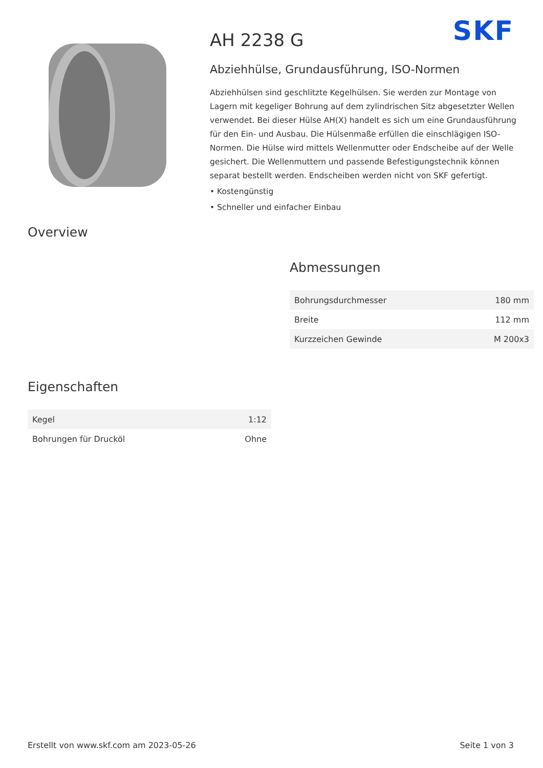SKF
AH 2238 G
Abziehhülse, Grundausführung, ISO-Normen
Abziehhülsen sind geschlitzte Kegelhülsen. Sie werden zur Montage von Lagern mit kegeliger Bohrung auf dem zylindrischen Sitz abgesetzter Wellen verwendet. Bei dieser Hülse AH(X) handelt es sich um eine Grundausführung für den Ein- und Ausbau. Die Hülsenmaße erfüllen die einschlägigen ISO-Normen. Die Hülse wird mittels Wellenmutter oder Endscheibe auf der Welle gesichert. Die Wellenmuttern und passende Befestigungstechnik können separat bestellt werden. Endscheiben werden nicht von SKF gefertigt.
• Kostengünstig
• Schneller und einfacher Einbau
Overview
Abmessungen
| Bohrungsdurchmesser | 180 mm |
| Breite | 112 mm |
| Kurzzeichen Gewinde | M 200x3 |
Eigenschaften
| Kegel | 1:12 |
| Bohrungen für Drucköl | Ohne |
Erstellt von www.skf.com am 2023-05-26 Seite 1 von 3